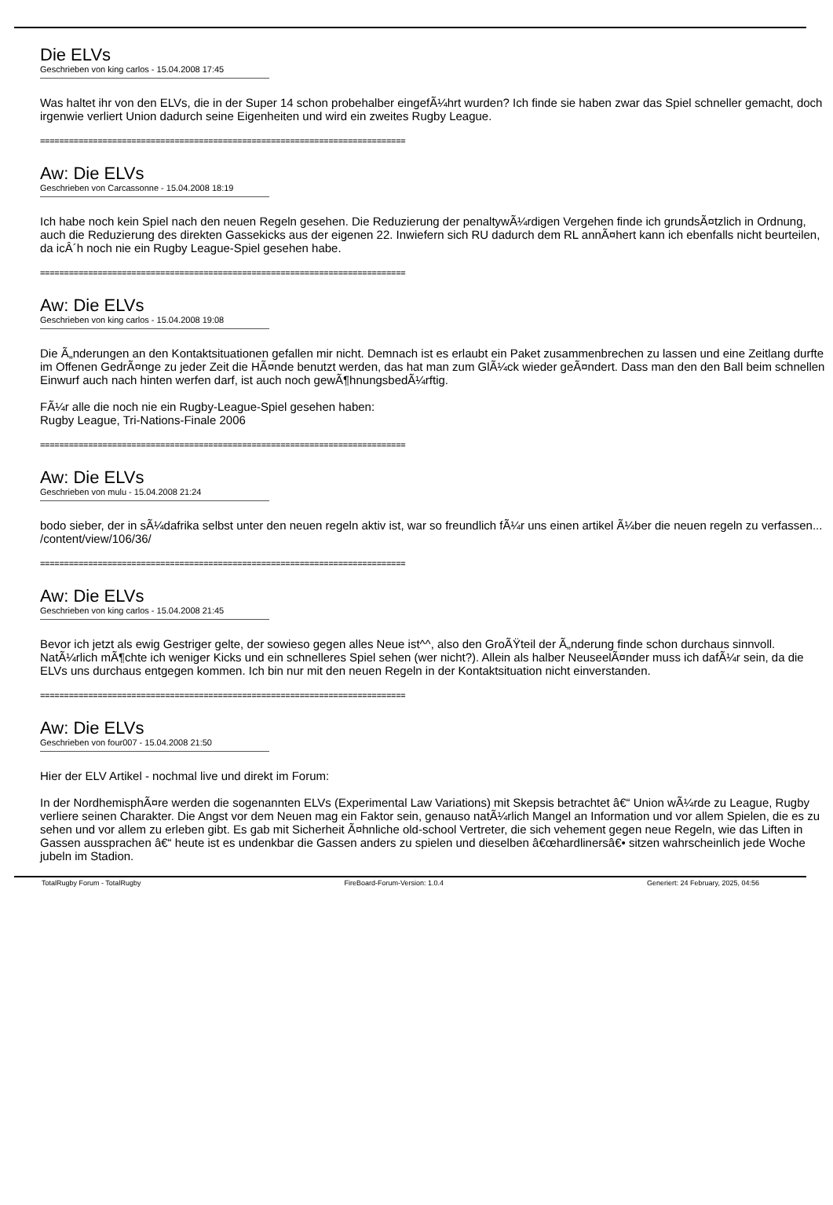Die ELVs
Geschrieben von king carlos - 15.04.2008 17:45
Was haltet ihr von den ELVs, die in der Super 14 schon probehalber eingefÃ¼hrt wurden? Ich finde sie haben zwar das Spiel schneller gemacht, doch irgenwie verliert Union dadurch seine Eigenheiten und wird ein zweites Rugby League.
============================================================================
Aw: Die ELVs
Geschrieben von Carcassonne - 15.04.2008 18:19
Ich habe noch kein Spiel nach den neuen Regeln gesehen. Die Reduzierung der penaltywÃ¼rdigen Vergehen finde ich grundsÃ¤tzlich in Ordnung, auch die Reduzierung des direkten Gassekicks aus der eigenen 22. Inwiefern sich RU dadurch dem RL annÃ¤hert kann ich ebenfalls nicht beurteilen, da icÂ´h noch nie ein Rugby League-Spiel gesehen habe.
============================================================================
Aw: Die ELVs
Geschrieben von king carlos - 15.04.2008 19:08
Die Ã„nderungen an den Kontaktsituationen gefallen mir nicht. Demnach ist es erlaubt ein Paket zusammenbrechen zu lassen und eine Zeitlang durfte im Offenen GedrÃ¤nge zu jeder Zeit die HÃ¤nde benutzt werden, das hat man zum GlÃ¼ck wieder geÃ¤ndert. Dass man den den Ball beim schnellen Einwurf auch nach hinten werfen darf, ist auch noch gewÃ¶hnungsbedÃ¼rftig.
FÃ¼r alle die noch nie ein Rugby-League-Spiel gesehen haben:
Rugby League, Tri-Nations-Finale 2006
============================================================================
Aw: Die ELVs
Geschrieben von mulu - 15.04.2008 21:24
bodo sieber, der in sÃ¼dafrika selbst unter den neuen regeln aktiv ist, war so freundlich fÃ¼r uns einen artikel Ã¼ber die neuen regeln zu verfassen... /content/view/106/36/
============================================================================
Aw: Die ELVs
Geschrieben von king carlos - 15.04.2008 21:45
Bevor ich jetzt als ewig Gestriger gelte, der sowieso gegen alles Neue ist^^, also den GroÃŸteil der Ã„nderung finde schon durchaus sinnvoll. NatÃ¼rlich mÃ¶chte ich weniger Kicks und ein schnelleres Spiel sehen (wer nicht?). Allein als halber NeuseelÃ¤nder muss ich dafÃ¼r sein, da die ELVs uns durchaus entgegen kommen. Ich bin nur mit den neuen Regeln in der Kontaktsituation nicht einverstanden.
============================================================================
Aw: Die ELVs
Geschrieben von four007 - 15.04.2008 21:50
Hier der ELV Artikel - nochmal live und direkt im Forum:
In der NordhemisphÃ¤re werden die sogenannten ELVs (Experimental Law Variations) mit Skepsis betrachtet â€“ Union wÃ¼rde zu League, Rugby verliere seinen Charakter. Die Angst vor dem Neuen mag ein Faktor sein, genauso natÃ¼rlich Mangel an Information und vor allem Spielen, die es zu sehen und vor allem zu erleben gibt. Es gab mit Sicherheit Ã¤hnliche old-school Vertreter, die sich vehement gegen neue Regeln, wie das Liften in Gassen aussprachen â€“ heute ist es undenkbar die Gassen anders zu spielen und dieselben â€œhardlinersâ€• sitzen wahrscheinlich jede Woche jubeln im Stadion.
TotalRugby Forum - TotalRugby FireBoard-Forum-Version: 1.0.4 Generiert: 24 February, 2025, 04:56